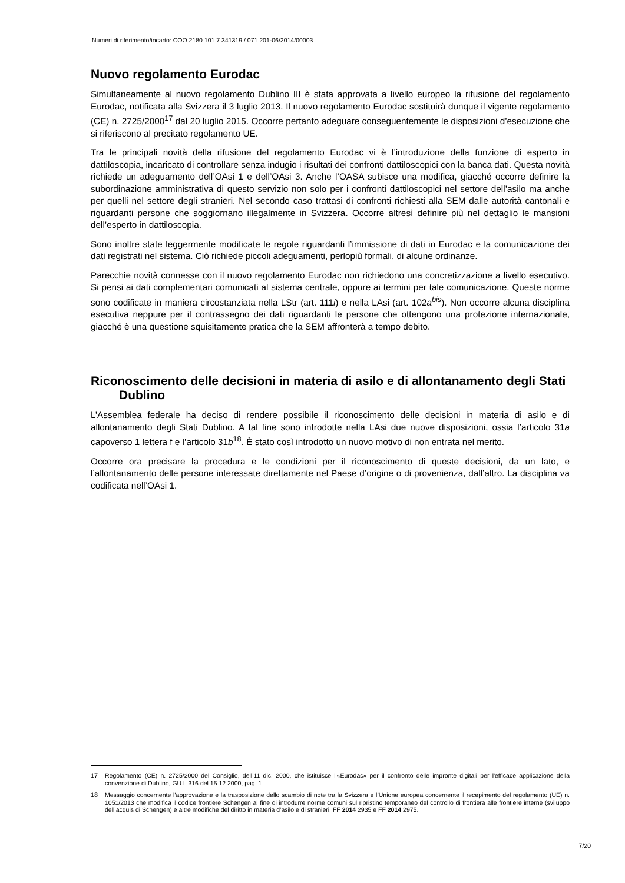Numeri di riferimento/incarto: COO.2180.101.7.341319 / 071.201-06/2014/00003
Nuovo regolamento Eurodac
Simultaneamente al nuovo regolamento Dublino III è stata approvata a livello europeo la rifusione del regolamento Eurodac, notificata alla Svizzera il 3 luglio 2013. Il nuovo regolamento Eurodac sostituirà dunque il vigente regolamento (CE) n. 2725/2000<sup>17</sup> dal 20 luglio 2015. Occorre pertanto adeguare conseguentemente le disposizioni d’esecuzione che si riferiscono al precitato regolamento UE.
Tra le principali novità della rifusione del regolamento Eurodac vi è l’introduzione della funzione di esperto in dattiloscopia, incaricato di controllare senza indugio i risultati dei confronti dattiloscopici con la banca dati. Questa novità richiede un adeguamento dell’OAsi 1 e dell’OAsi 3. Anche l’OASA subisce una modifica, giacché occorre definire la subordinazione amministrativa di questo servizio non solo per i confronti dattiloscopici nel settore dell’asilo ma anche per quelli nel settore degli stranieri. Nel secondo caso trattasi di confronti richiesti alla SEM dalle autorità cantonali e riguardanti persone che soggiornano illegalmente in Svizzera. Occorre altresì definire più nel dettaglio le mansioni dell’esperto in dattiloscopia.
Sono inoltre state leggermente modificate le regole riguardanti l’immissione di dati in Eurodac e la comunicazione dei dati registrati nel sistema. Ciò richiede piccoli adeguamenti, perlopiù formali, di alcune ordinanze.
Parecchie novità connesse con il nuovo regolamento Eurodac non richiedono una concretizzazione a livello esecutivo. Si pensi ai dati complementari comunicati al sistema centrale, oppure ai termini per tale comunicazione. Queste norme sono codificate in maniera circostanziata nella LStr (art. 111i) e nella LAsi (art. 102a<sup>bis</sup>). Non occorre alcuna disciplina esecutiva neppure per il contrassegno dei dati riguardanti le persone che ottengono una protezione internazionale, giacché è una questione squisitamente pratica che la SEM affronterà a tempo debito.
Riconoscimento delle decisioni in materia di asilo e di allontanamento degli Stati Dublino
L’Assemblea federale ha deciso di rendere possibile il riconoscimento delle decisioni in materia di asilo e di allontanamento degli Stati Dublino. A tal fine sono introdotte nella LAsi due nuove disposizioni, ossia l’articolo 31a capoverso 1 lettera f e l’articolo 31b<sup>18</sup>. È stato così introdotto un nuovo motivo di non entrata nel merito.
Occorre ora precisare la procedura e le condizioni per il riconoscimento di queste decisioni, da un lato, e l’allontanamento delle persone interessate direttamente nel Paese d’origine o di provenienza, dall’altro. La disciplina va codificata nell’OAsi 1.
17 Regolamento (CE) n. 2725/2000 del Consiglio, dell’11 dic. 2000, che istituisce l'«Eurodac» per il confronto delle impronte digitali per l'efficace applicazione della convenzione di Dublino, GU L 316 del 15.12.2000, pag. 1.
18 Messaggio concernente l’approvazione e la trasposizione dello scambio di note tra la Svizzera e l’Unione europea concernente il recepimento del regolamento (UE) n. 1051/2013 che modifica il codice frontiere Schengen al fine di introdurre norme comuni sul ripristino temporaneo del controllo di frontiera alle frontiere interne (sviluppo dell’acquis di Schengen) e altre modifiche del diritto in materia d’asilo e di stranieri, FF 2014 2935 e FF 2014 2975.
7/20